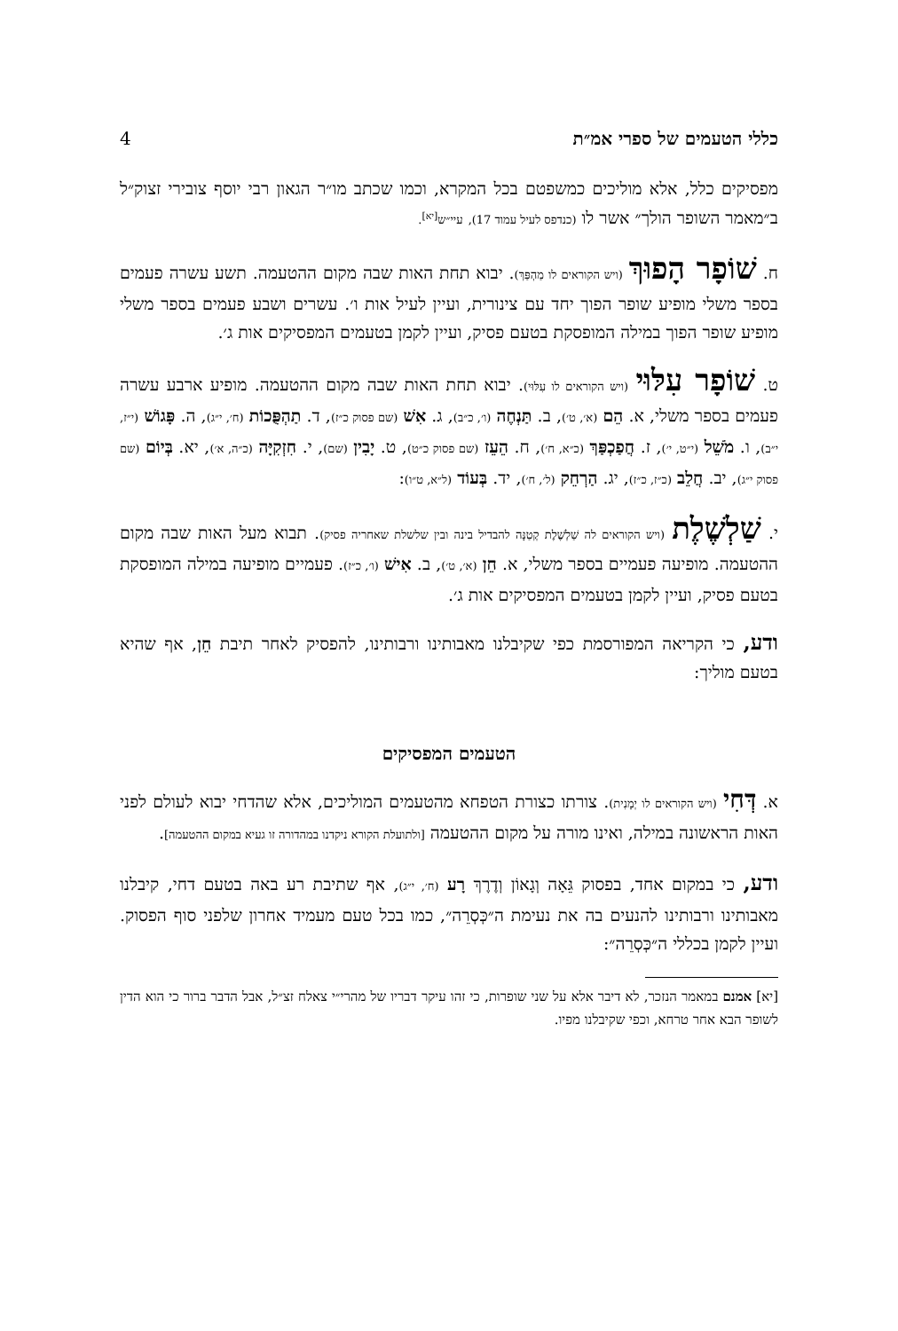כללי הטעמים של ספרי אמ״ת 4
מפסיקים כלל, אלא מוליכים כמשפטם בכל המקרא, וכמו שכתב מו״ר הגאון רבי יוסף צובירי זצוק״ל ב״מאמר השופר הולך״ אשר לו (כנדפס לעיל עמוד 17), עיי״ש<sup>[יא]</sup>.
ח. שׁוֹפָר הָפוּךְ (ויש הקוראים לו מַהְפַּךְ). יבוא תחת האות שבה מקום ההטעמה. תשע עשרה פעמים בספר משלי מופיע שופר הפוך יחד עם צינורית, ועיין לעיל אות ו׳. עשרים ושבע פעמים בספר משלי מופיע שופר הפוך במילה המופסקת בטעם פסיק, ועיין לקמן בטעמים המפסיקים אות ג׳.
ט. שׁוֹפָר עִלּוּי (ויש הקוראים לו עִלּוּי). יבוא תחת האות שבה מקום ההטעמה. מופיע ארבע עשרה פעמים בספר משלי, א. הֵם (א׳, ט׳), ב. תַּנְחֶה (ו׳, כ״ב), ג. אִשׁ (שם פסוק כ״ז), ד. תַהְפֻּכוֹת (ח׳, י״ג), ה. פָּגוֹשׁ (י״ז, י״ב), ו. מֹשֵׁל (י״ט, י׳), ז. חֲפַכְפַּךְ (כ״א, ח׳), ח. הֵעֵז (שם פסוק כ״ט), ט. יָבִין (שם), י. חִזְקִיָּה (כ״ה, א׳), יא. בְּיוֹם (שם פסוק י״ג), יב. חֲלֵב (כ״ז, כ״ז), יג. הַרְחֵק (ל׳, ח׳), יד. בְּעוֹד (ל״א, ט״ו):
י. שַׁלְשֶׁלֶת (ויש הקוראים לה שַׁלְשֶׁלֶת קְטַנָּה להבדיל בינה ובין שלשלת שאחריה פסיק). תבוא מעל האות שבה מקום ההטעמה. מופיעה פעמיים בספר משלי, א. חֵן (א׳, ט׳), ב. אִישׁ (ו׳, כ״ז). פעמיים מופיעה במילה המופסקת בטעם פסיק, ועיין לקמן בטעמים המפסיקים אות ג׳.
ודע, כי הקריאה המפורסמת כפי שקיבלנו מאבותינו ורבותינו, להפסיק לאחר תיבת חֵן, אף שהיא בטעם מוליך:
הטעמים המפסיקים
א. דְּחִי (ויש הקוראים לו יְמָנִית). צורתו כצורת הטפחא מהטעמים המוליכים, אלא שהדחי יבוא לעולם לפני האות הראשונה במילה, ואינו מורה על מקום ההטעמה [ולתועלת הקורא ניקדנו במהדורה זו געיא במקום ההטעמה].
ודע, כי במקום אחד, בפסוק גֵּאָה וְגָאוֹן וְדֶרֶךְ רָע (ח׳, י״ג), אף שתיבת רע באה בטעם דחי, קיבלנו מאבותינו ורבותינו להנעים בה את נעימת ה״כְּסְרֵה״, כמו בכל טעם מעמיד אחרון שלפני סוף הפסוק. ועיין לקמן בכללי ה״כְּסְרֵה״:
[יא] אמנם במאמר הנזכר, לא דיבר אלא על שני שופרות, כי זהו עיקר דבריו של מהרי״י צאלח זצ״ל, אבל הדבר ברור כי הוא הדין לשופר הבא אחר טרחא, וכפי שקיבלנו מפיו.